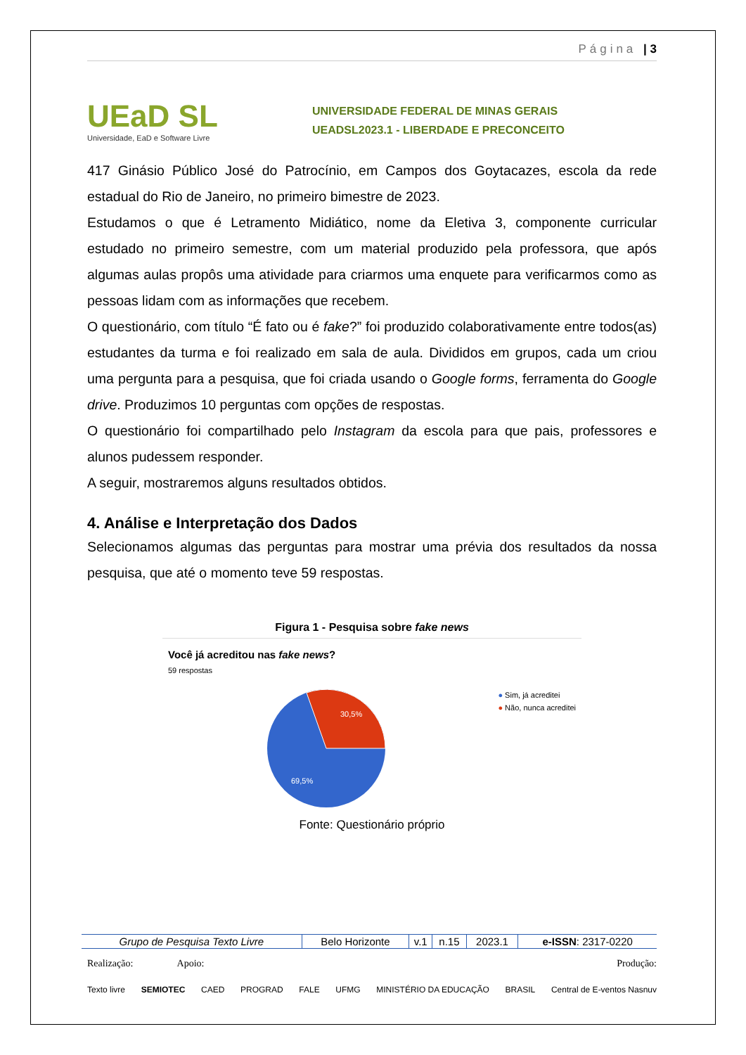Página | 3
UEaD SL
Universidade, EaD e Software Livre
UNIVERSIDADE FEDERAL DE MINAS GERAIS
UEADSL2023.1 - LIBERDADE E PRECONCEITO
417 Ginásio Público José do Patrocínio, em Campos dos Goytacazes, escola da rede estadual do Rio de Janeiro, no primeiro bimestre de 2023.
Estudamos o que é Letramento Midiático, nome da Eletiva 3, componente curricular estudado no primeiro semestre, com um material produzido pela professora, que após algumas aulas propôs uma atividade para criarmos uma enquete para verificarmos como as pessoas lidam com as informações que recebem.
O questionário, com título “É fato ou é fake?” foi produzido colaborativamente entre todos(as) estudantes da turma e foi realizado em sala de aula. Divididos em grupos, cada um criou uma pergunta para a pesquisa, que foi criada usando o Google forms, ferramenta do Google drive. Produzimos 10 perguntas com opções de respostas.
O questionário foi compartilhado pelo Instagram da escola para que pais, professores e alunos pudessem responder.
A seguir, mostraremos alguns resultados obtidos.
4. Análise e Interpretação dos Dados
Selecionamos algumas das perguntas para mostrar uma prévia dos resultados da nossa pesquisa, que até o momento teve 59 respostas.
Figura 1 - Pesquisa sobre fake news
Você já acreditou nas fake news?
59 respostas
30,5%
69,5%
● Sim, já acreditei
● Não, nunca acreditei
Fonte: Questionário próprio
| Grupo de Pesquisa Texto Livre | Belo Horizonte | v.1 | n.15 | 2023.1 | e-ISSN : 2317-0220 |
Realização: Apoio: Produção:
Texto livre SEMIOTEC CAED PROGRAD FALE UFMG MINISTÉRIO DA EDUCAÇÃO BRASIL Central de E-ventos Nasnuv